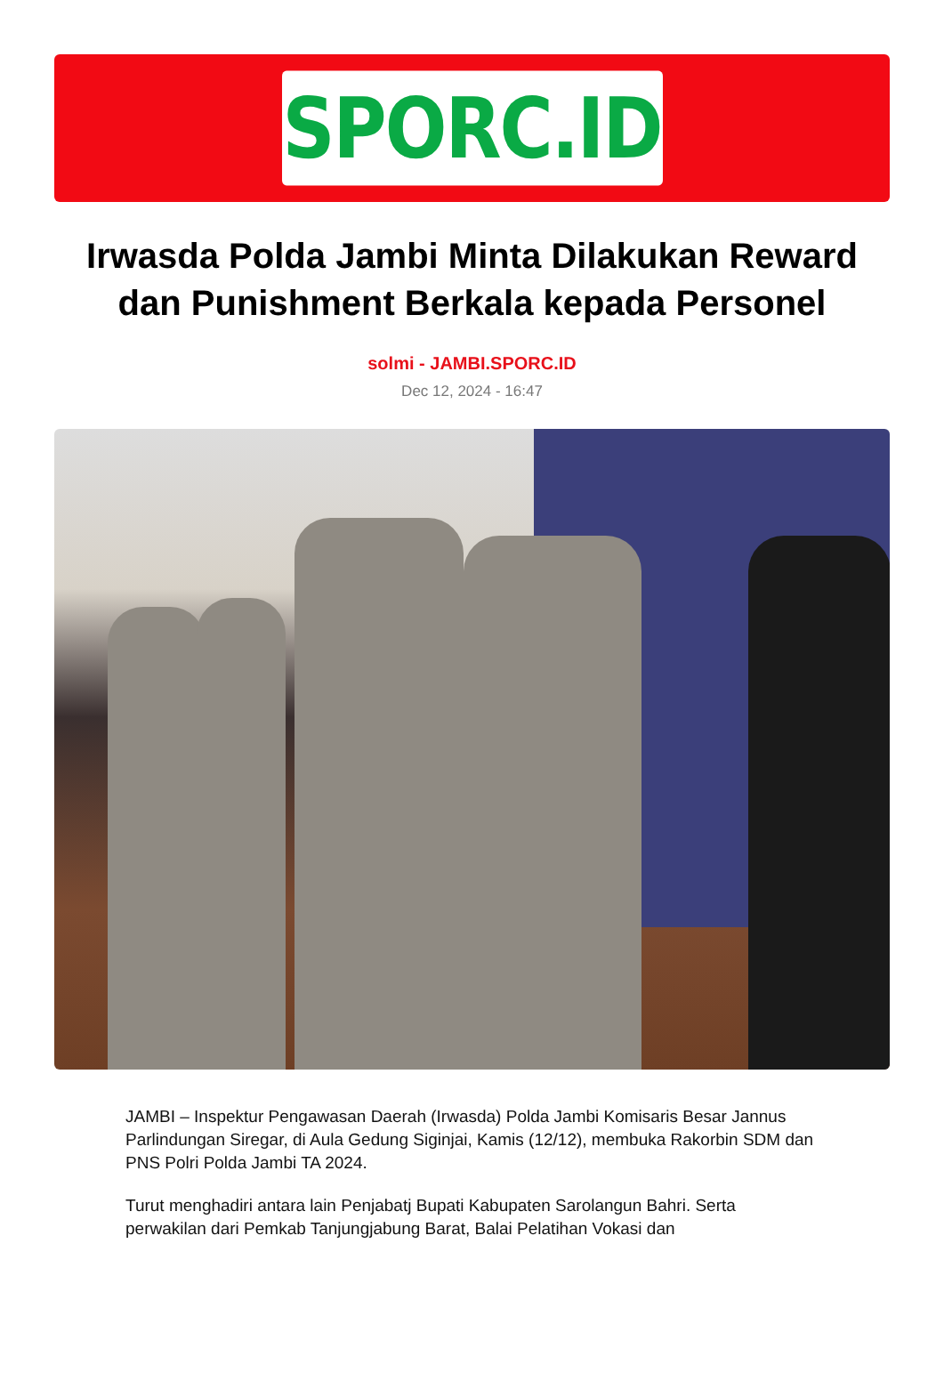SPORC.ID
Irwasda Polda Jambi Minta Dilakukan Reward dan Punishment Berkala kepada Personel
solmi - JAMBI.SPORC.ID
Dec 12, 2024 - 16:47
JAMBI – Inspektur Pengawasan Daerah (Irwasda) Polda Jambi Komisaris Besar Jannus Parlindungan Siregar, di Aula Gedung Siginjai, Kamis (12/12), membuka Rakorbin SDM dan PNS Polri Polda Jambi TA 2024.
Turut menghadiri antara lain Penjabatj Bupati Kabupaten Sarolangun Bahri. Serta perwakilan dari Pemkab Tanjungjabung Barat, Balai Pelatihan Vokasi dan